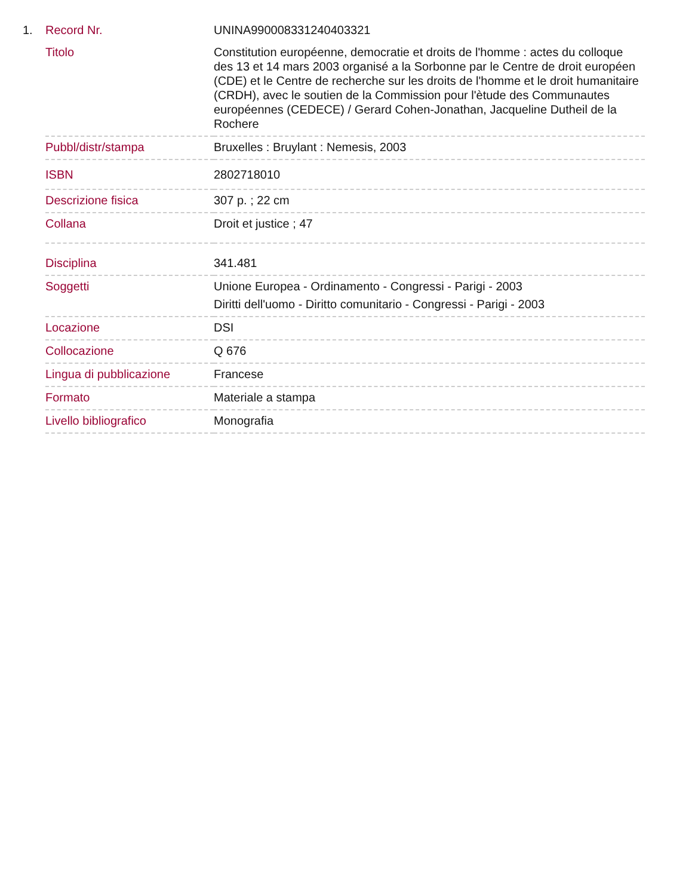1.
| Record Nr. | UNINA990008331240403321 |
| Titolo | Constitution européenne, democratie et droits de l'homme : actes du colloque des 13 et 14 mars 2003 organisé a la Sorbonne par le Centre de droit européen (CDE) et le Centre de recherche sur les droits de l'homme et le droit humanitaire (CRDH), avec le soutien de la Commission pour l'ètude des Communautes européennes (CEDECE) / Gerard Cohen-Jonathan, Jacqueline Dutheil de la Rochere |
| Pubbl/distr/stampa | Bruxelles : Bruylant : Nemesis, 2003 |
| ISBN | 2802718010 |
| Descrizione fisica | 307 p. ; 22 cm |
| Collana | Droit et justice ; 47 |
| Disciplina | 341.481 |
| Soggetti | Unione Europea - Ordinamento - Congressi - Parigi - 2003 Diritti dell'uomo - Diritto comunitario - Congressi - Parigi - 2003 |
| Locazione | DSI |
| Collocazione | Q 676 |
| Lingua di pubblicazione | Francese |
| Formato | Materiale a stampa |
| Livello bibliografico | Monografia |